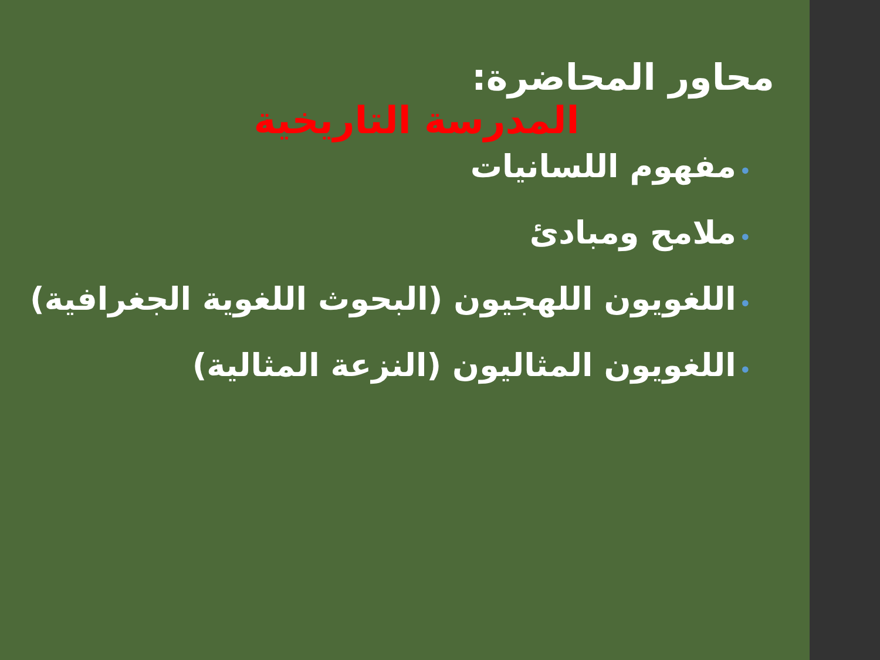محاور المحاضرة:
المدرسة التاريخية
•مفهوم اللسانيات
•ملامح ومبادئ
•اللغويون اللهجيون (البحوث اللغوية الجغرافية)
•اللغويون المثاليون (النزعة المثالية)